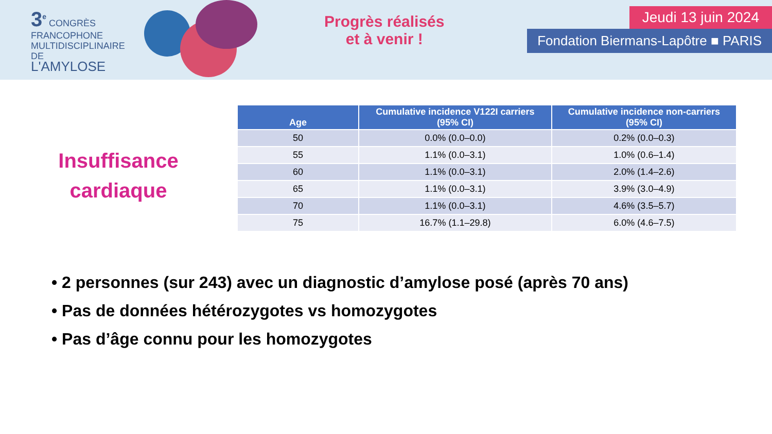3<sup>e</sup> CONGRÈS
FRANCOPHONE
MULTIDISCIPLINAIRE
DE
L'AMYLOSE
Progrès réalisés
et à venir !
Jeudi 13 juin 2024
Fondation Biermans-Lapôtre ■ PARIS
Insuffisance
cardiaque
| Age | Cumulative incidence V122I carriers (95% CI) | Cumulative incidence non-carriers (95% CI) |
| --- | --- | --- |
| 50 | 0.0% (0.0–0.0) | 0.2% (0.0–0.3) |
| 55 | 1.1% (0.0–3.1) | 1.0% (0.6–1.4) |
| 60 | 1.1% (0.0–3.1) | 2.0% (1.4–2.6) |
| 65 | 1.1% (0.0–3.1) | 3.9% (3.0–4.9) |
| 70 | 1.1% (0.0–3.1) | 4.6% (3.5–5.7) |
| 75 | 16.7% (1.1–29.8) | 6.0% (4.6–7.5) |
• 2 personnes (sur 243) avec un diagnostic d’amylose posé (après 70 ans)
• Pas de données hétérozygotes vs homozygotes
• Pas d’âge connu pour les homozygotes